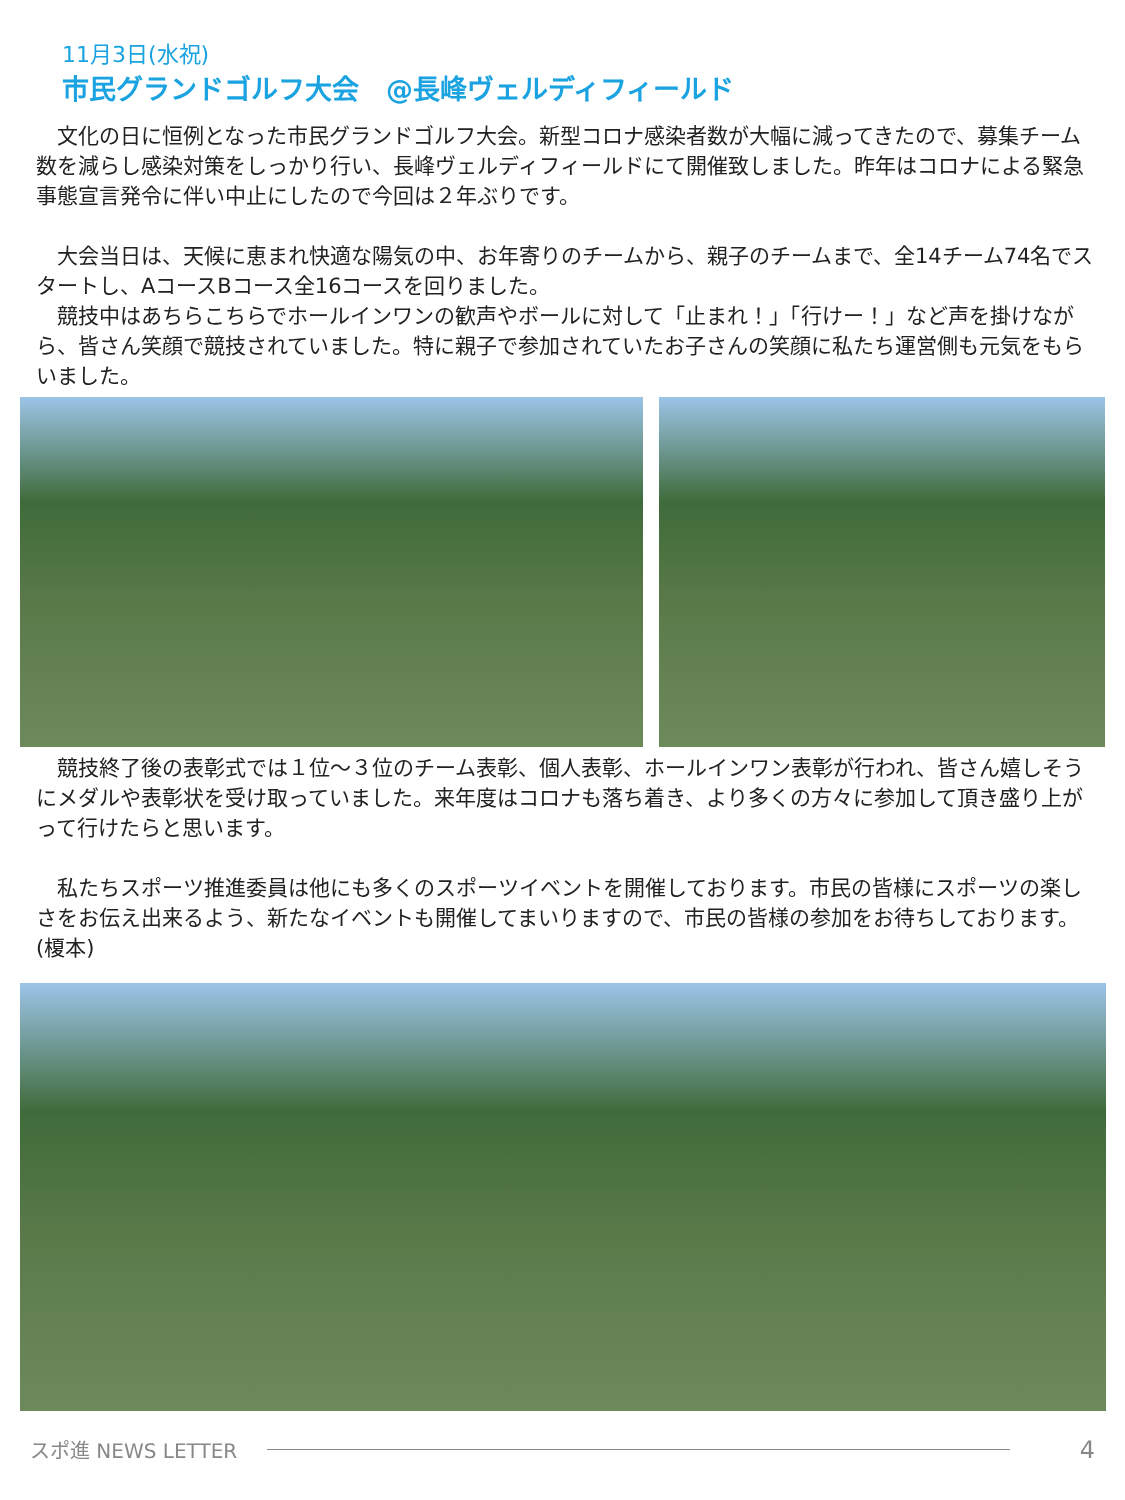11月3日(水祝)
市民グランドゴルフ大会　@長峰ヴェルディフィールド
　文化の日に恒例となった市民グランドゴルフ大会。新型コロナ感染者数が大幅に減ってきたので、募集チーム数を減らし感染対策をしっかり行い、長峰ヴェルディフィールドにて開催致しました。昨年はコロナによる緊急事態宣言発令に伴い中止にしたので今回は２年ぶりです。
　大会当日は、天候に恵まれ快適な陽気の中、お年寄りのチームから、親子のチームまで、全14チーム74名でスタートし、AコースBコース全16コースを回りました。
　競技中はあちらこちらでホールインワンの歓声やボールに対して「止まれ！」「行けー！」など声を掛けながら、皆さん笑顔で競技されていました。特に親子で参加されていたお子さんの笑顔に私たち運営側も元気をもらいました。
　競技終了後の表彰式では１位～３位のチーム表彰、個人表彰、ホールインワン表彰が行われ、皆さん嬉しそうにメダルや表彰状を受け取っていました。来年度はコロナも落ち着き、より多くの方々に参加して頂き盛り上がって行けたらと思います。
　私たちスポーツ推進委員は他にも多くのスポーツイベントを開催しております。市民の皆様にスポーツの楽しさをお伝え出来るよう、新たなイベントも開催してまいりますので、市民の皆様の参加をお待ちしております。(榎本)
スポ進 NEWS LETTER 4